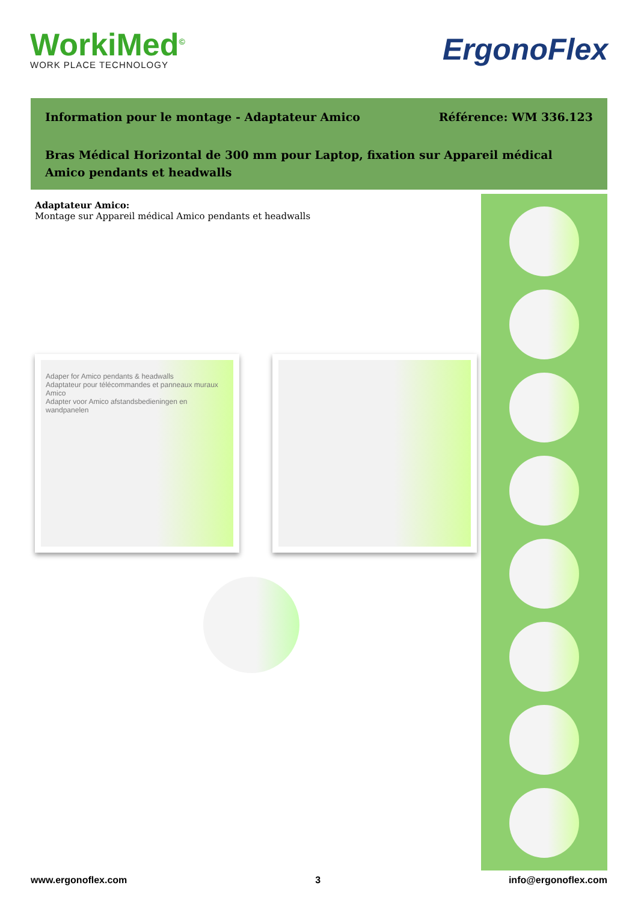WorkiMed<sup>©</sup>
WORK PLACE TECHNOLOGY
ErgonoFlex
Information pour le montage - Adaptateur Amico Référence: WM 336.123
Bras Médical Horizontal de 300 mm pour Laptop, fixation sur Appareil médical Amico pendants et headwalls
Adaptateur Amico:
Montage sur Appareil médical Amico pendants et headwalls
Adaper for Amico pendants & headwalls
Adaptateur pour télécommandes et panneaux muraux Amico
Adapter voor Amico afstandsbedieningen en wandpanelen
www.ergonoflex.com 3 info@ergonoflex.com